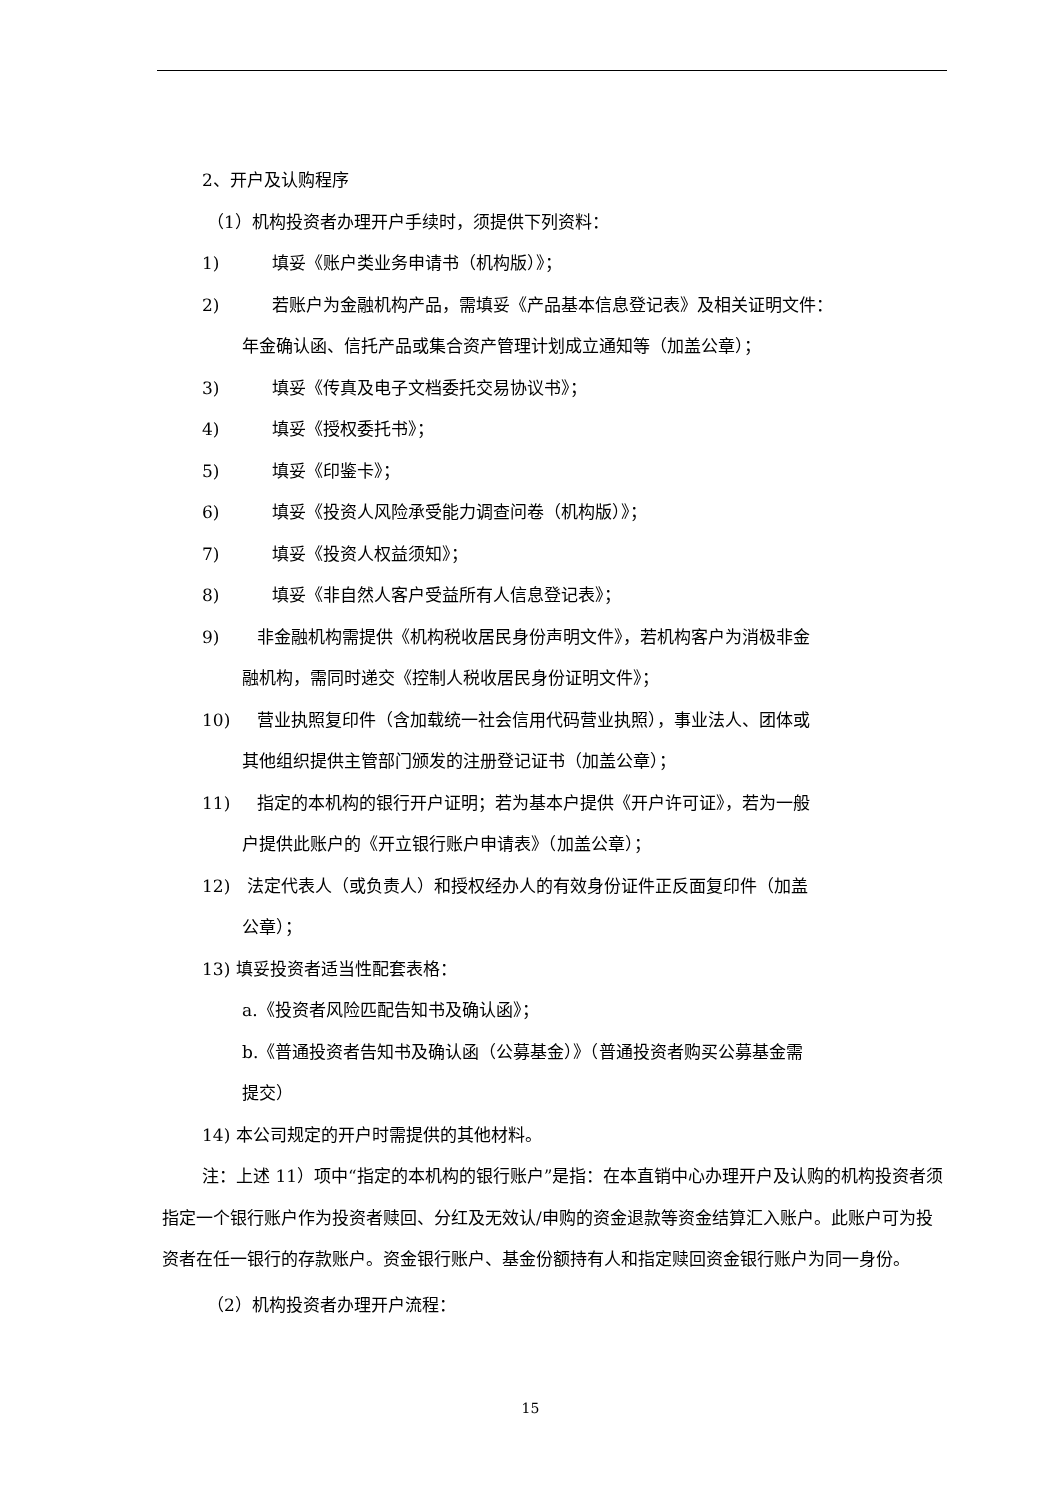2、开户及认购程序
（1）机构投资者办理开户手续时，须提供下列资料：
1) 填妥《账户类业务申请书（机构版）》；
2) 若账户为金融机构产品，需填妥《产品基本信息登记表》及相关证明文件：
年金确认函、信托产品或集合资产管理计划成立通知等（加盖公章）；
3) 填妥《传真及电子文档委托交易协议书》；
4) 填妥《授权委托书》；
5) 填妥《印鉴卡》；
6) 填妥《投资人风险承受能力调查问卷（机构版）》；
7) 填妥《投资人权益须知》；
8) 填妥《非自然人客户受益所有人信息登记表》；
9) 非金融机构需提供《机构税收居民身份声明文件》，若机构客户为消极非金
融机构，需同时递交《控制人税收居民身份证明文件》；
10) 营业执照复印件（含加载统一社会信用代码营业执照），事业法人、团体或
其他组织提供主管部门颁发的注册登记证书（加盖公章）；
11) 指定的本机构的银行开户证明；若为基本户提供《开户许可证》，若为一般
户提供此账户的《开立银行账户申请表》（加盖公章）；
12) 法定代表人（或负责人）和授权经办人的有效身份证件正反面复印件（加盖
公章）；
13) 填妥投资者适当性配套表格：
a.《投资者风险匹配告知书及确认函》；
b.《普通投资者告知书及确认函（公募基金）》（普通投资者购买公募基金需
提交）
14) 本公司规定的开户时需提供的其他材料。
注：上述 11）项中“指定的本机构的银行账户”是指：在本直销中心办理开户及认购的机构投资者须指定一个银行账户作为投资者赎回、分红及无效认/申购的资金退款等资金结算汇入账户。此账户可为投资者在任一银行的存款账户。资金银行账户、基金份额持有人和指定赎回资金银行账户为同一身份。
（2）机构投资者办理开户流程：
15